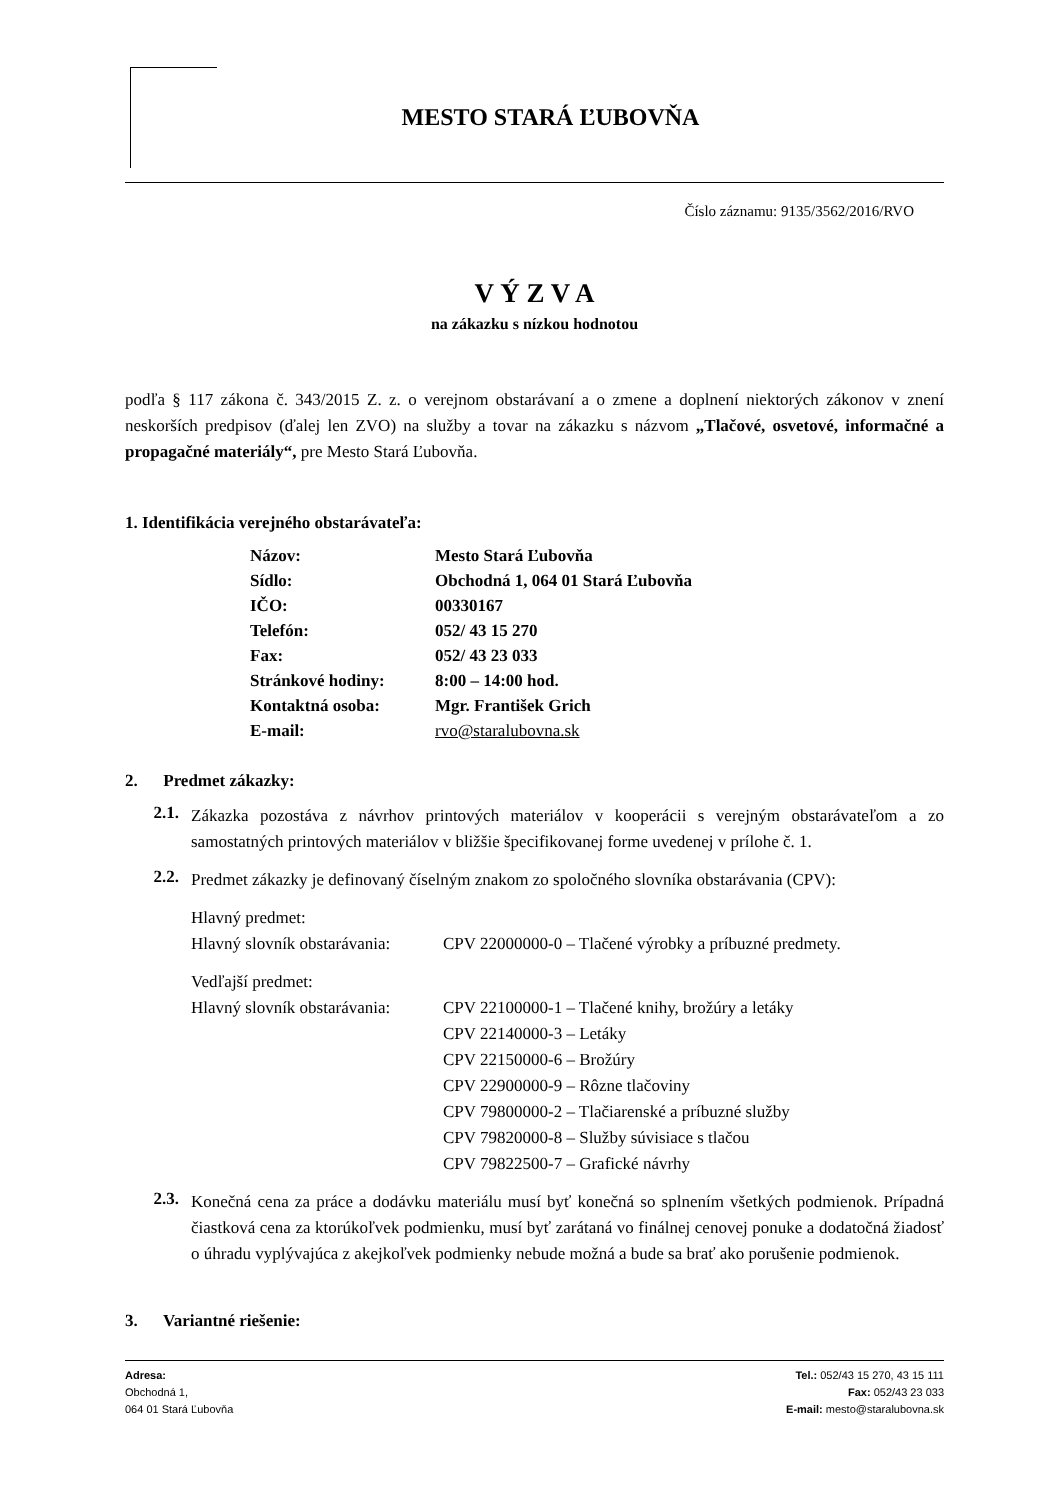MESTO STARÁ ĽUBOVŇA
Číslo záznamu: 9135/3562/2016/RVO
V Ý Z V A
na zákazku s nízkou hodnotou
podľa § 117 zákona č. 343/2015 Z. z. o verejnom obstarávaní a o zmene a doplnení niektorých zákonov v znení neskorších predpisov (ďalej len ZVO) na služby a tovar na zákazku s názvom „Tlačové, osvetové, informačné a propagačné materiály“, pre Mesto Stará Ľubovňa.
1. Identifikácia verejného obstarávateľa:
| Názov: | Mesto Stará Ľubovňa |
| Sídlo: | Obchodná 1, 064 01 Stará Ľubovňa |
| IČO: | 00330167 |
| Telefón: | 052/ 43 15 270 |
| Fax: | 052/ 43 23 033 |
| Stránkové hodiny: | 8:00 – 14:00 hod. |
| Kontaktná osoba: | Mgr. František Grich |
| E-mail: | rvo@staralubovna.sk |
2. Predmet zákazky:
2.1.
Zákazka pozostáva z návrhov printových materiálov v kooperácii s verejným obstarávateľom a zo samostatných printových materiálov v bližšie špecifikovanej forme uvedenej v prílohe č. 1.
2.2.
Predmet zákazky je definovaný číselným znakom zo spoločného slovníka obstarávania (CPV):
| Hlavný predmet: | |
| Hlavný slovník obstarávania: | CPV 22000000-0 – Tlačené výrobky a príbuzné predmety. |
| Vedľajší predmet: | |
| Hlavný slovník obstarávania: | CPV 22100000-1 – Tlačené knihy, brožúry a letáky CPV 22140000-3 – Letáky CPV 22150000-6 – Brožúry CPV 22900000-9 – Rôzne tlačoviny CPV 79800000-2 – Tlačiarenské a príbuzné služby CPV 79820000-8 – Služby súvisiace s tlačou CPV 79822500-7 – Grafické návrhy |
2.3.
Konečná cena za práce a dodávku materiálu musí byť konečná so splnením všetkých podmienok. Prípadná čiastková cena za ktorúkoľvek podmienku, musí byť zarátaná vo finálnej cenovej ponuke a dodatočná žiadosť o úhradu vyplývajúca z akejkoľvek podmienky nebude možná a bude sa brať ako porušenie podmienok.
3. Variantné riešenie:
Adresa:
Obchodná 1,
064 01 Stará Ľubovňa
Tel.: 052/43 15 270, 43 15 111
Fax: 052/43 23 033
E-mail: mesto@staralubovna.sk